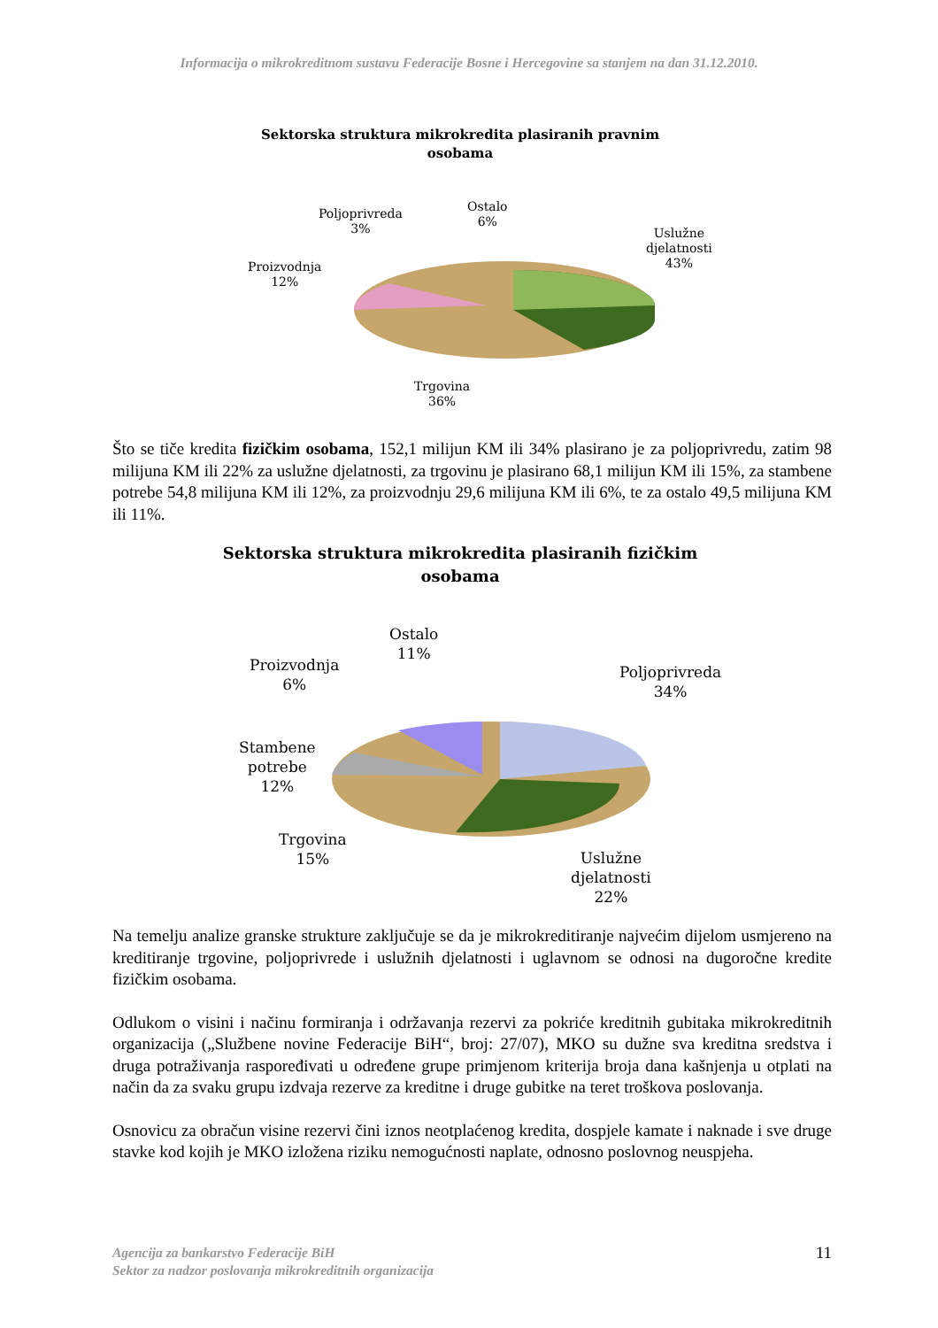Informacija o mikrokreditnom sustavu Federacije Bosne i Hercegovine sa stanjem na dan 31.12.2010.
Sektorska struktura mikrokredita plasiranih pravnim osobama
Poljoprivreda
3%
Ostalo
6%
Uslužne
djelatnosti
43%
Proizvodnja
12%
Trgovina
36%
Što se tiče kredita fizičkim osobama, 152,1 milijun KM ili 34% plasirano je za poljoprivredu, zatim 98 milijuna KM ili 22% za uslužne djelatnosti, za trgovinu je plasirano 68,1 milijun KM ili 15%, za stambene potrebe 54,8 milijuna KM ili 12%, za proizvodnju 29,6 milijuna KM ili 6%, te za ostalo 49,5 milijuna KM ili 11%.
Sektorska struktura mikrokredita plasiranih fizičkim osobama
Ostalo
11%
Proizvodnja
6%
Poljoprivreda
34%
Stambene
potrebe
12%
Trgovina
15%
Uslužne
djelatnosti
22%
Na temelju analize granske strukture zaključuje se da je mikrokreditiranje najvećim dijelom usmjereno na kreditiranje trgovine, poljoprivrede i uslužnih djelatnosti i uglavnom se odnosi na dugoročne kredite fizičkim osobama.
Odlukom o visini i načinu formiranja i održavanja rezervi za pokriće kreditnih gubitaka mikrokreditnih organizacija („Službene novine Federacije BiH“, broj: 27/07), MKO su dužne sva kreditna sredstva i druga potraživanja raspoređivati u određene grupe primjenom kriterija broja dana kašnjenja u otplati na način da za svaku grupu izdvaja rezerve za kreditne i druge gubitke na teret troškova poslovanja.
Osnovicu za obračun visine rezervi čini iznos neotplaćenog kredita, dospjele kamate i naknade i sve druge stavke kod kojih je MKO izložena riziku nemogućnosti naplate, odnosno poslovnog neuspjeha.
Agencija za bankarstvo Federacije BiH
Sektor za nadzor poslovanja mikrokreditnih organizacija
11